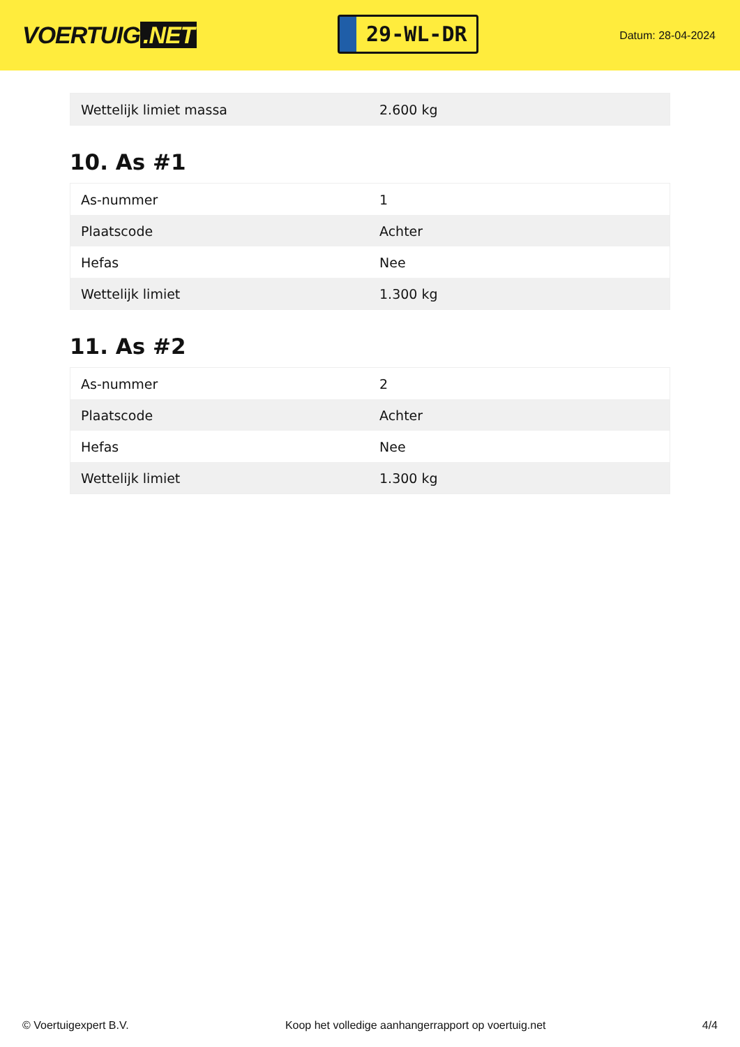VOERTUIG.NET
29-WL-DR
Datum: 28-04-2024
| Wettelijk limiet massa | 2.600 kg |
10. As #1
| As-nummer | 1 |
| Plaatscode | Achter |
| Hefas | Nee |
| Wettelijk limiet | 1.300 kg |
11. As #2
| As-nummer | 2 |
| Plaatscode | Achter |
| Hefas | Nee |
| Wettelijk limiet | 1.300 kg |
© Voertuigexpert B.V. Koop het volledige aanhangerrapport op voertuig.net 4/4